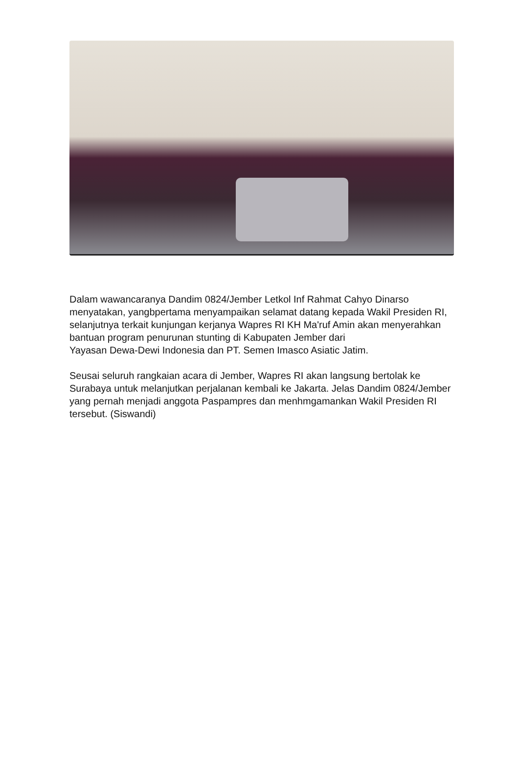Dalam wawancaranya Dandim 0824/Jember Letkol Inf Rahmat Cahyo Dinarso menyatakan, yangbpertama menyampaikan selamat datang kepada Wakil Presiden RI, selanjutnya terkait kunjungan kerjanya Wapres RI KH Ma'ruf Amin akan menyerahkan bantuan program penurunan stunting di Kabupaten Jember dari
Yayasan Dewa-Dewi Indonesia dan PT. Semen Imasco Asiatic Jatim.
Seusai seluruh rangkaian acara di Jember, Wapres RI akan langsung bertolak ke Surabaya untuk melanjutkan perjalanan kembali ke Jakarta. Jelas Dandim 0824/Jember yang pernah menjadi anggota Paspampres dan menhmgamankan Wakil Presiden RI tersebut. (Siswandi)